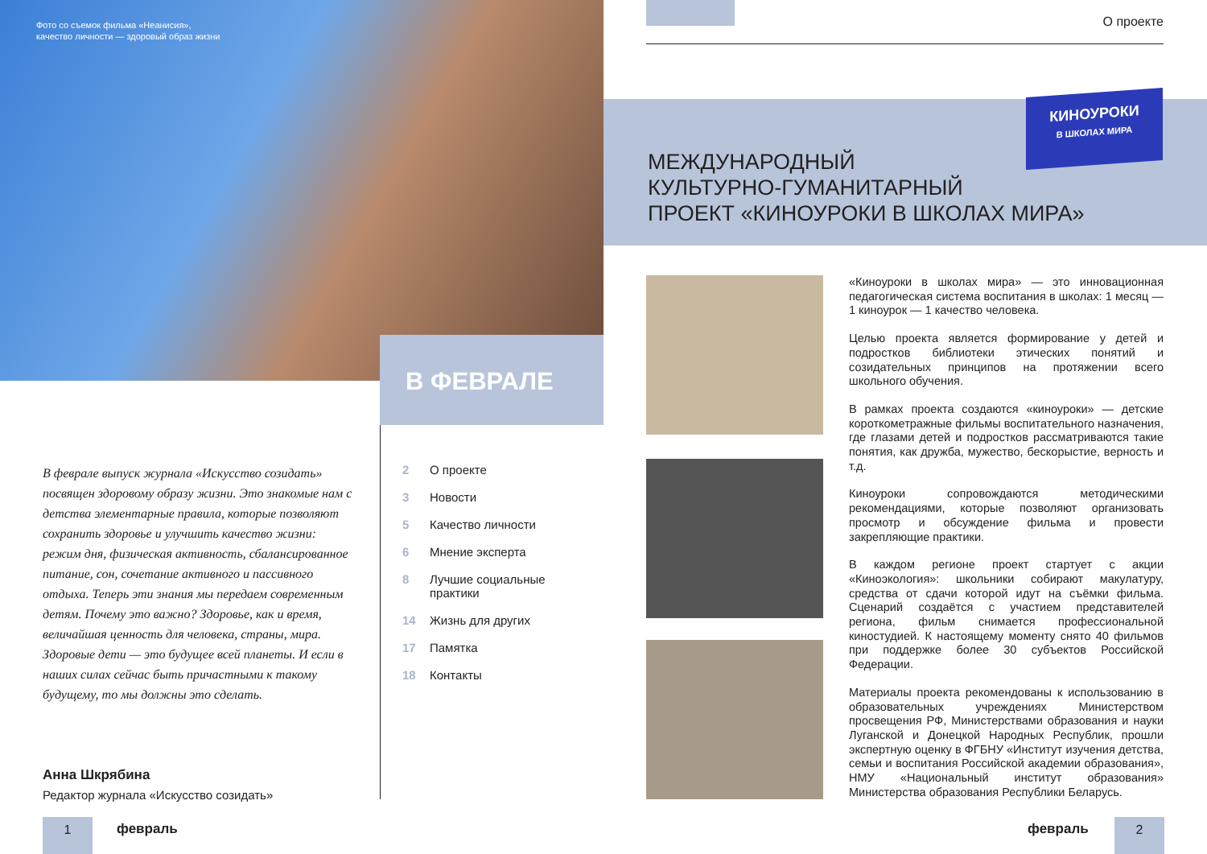Фото со съемок фильма «Неанисия»,
качество личности — здоровый образ жизни
В ФЕВРАЛЕ
В феврале выпуск журнала «Искусство созидать» посвящен здоровому образу жизни. Это знакомые нам с детства элементарные правила, которые позволяют сохранить здоровье и улучшить качество жизни: режим дня, физическая активность, сбалансированное питание, сон, сочетание активного и пассивного отдыха. Теперь эти знания мы передаем современным детям. Почему это важно? Здоровье, как и время, величайшая ценность для человека, страны, мира. Здоровые дети — это будущее всей планеты. И если в наших силах сейчас быть причастными к такому будущему, то мы должны это сделать.
2 О проекте
3 Новости
5 Качество личности
6 Мнение эксперта
8 Лучшие социальные
практики
14 Жизнь для других
17 Памятка
18 Контакты
Анна Шкрябина
Редактор журнала «Искусство созидать»
1 февраль
О проекте
МЕЖДУНАРОДНЫЙ
КУЛЬТУРНО-ГУМАНИТАРНЫЙ
ПРОЕКТ «КИНОУРОКИ В ШКОЛАХ МИРА»
КИНОУРОКИ
В ШКОЛАХ МИРА
«Киноуроки в школах мира» — это инновационная педагогическая система воспитания в школах: 1 месяц — 1 киноурок — 1 качество человека.
Целью проекта является формирование у детей и подростков библиотеки этических понятий и созидательных принципов на протяжении всего школьного обучения.
В рамках проекта создаются «киноуроки» — детские короткометражные фильмы воспитательного назначения, где глазами детей и подростков рассматриваются такие понятия, как дружба, мужество, бескорыстие, верность и т.д.
Киноуроки сопровождаются методическими рекомендациями, которые позволяют организовать просмотр и обсуждение фильма и провести закрепляющие практики.
В каждом регионе проект стартует с акции «Киноэкология»: школьники собирают макулатуру, средства от сдачи которой идут на съёмки фильма. Сценарий создаётся с участием представителей региона, фильм снимается профессиональной киностудией. К настоящему моменту снято 40 фильмов при поддержке более 30 субъектов Российской Федерации.
Материалы проекта рекомендованы к использованию в образовательных учреждениях Министерством просвещения РФ, Министерствами образования и науки Луганской и Донецкой Народных Республик, прошли экспертную оценку в ФГБНУ «Институт изучения детства, семьи и воспитания Российской академии образования», НМУ «Национальный институт образования» Министерства образования Республики Беларусь.
февраль 2